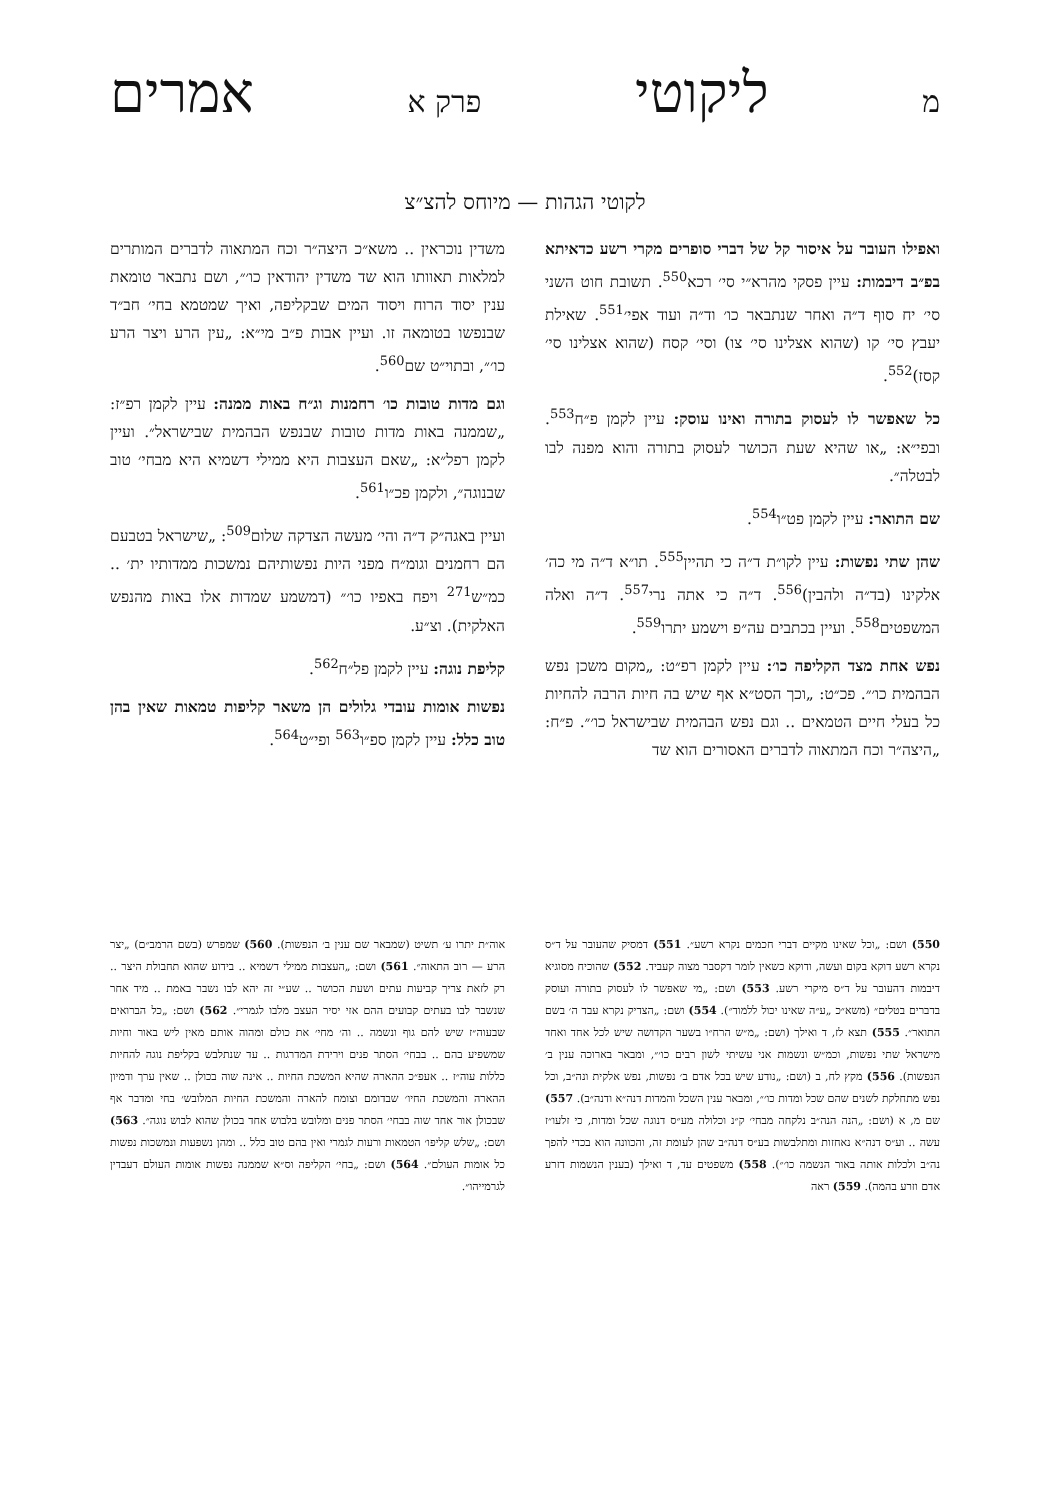מליקוטי פרק א אמרים
לקוטי הגהות — מיוחס להצ״צ
ואפילו העובר על איסור קל של דברי סופרים מקרי רשע כדאיתא בפ״ב דיבמות: עיין פסקי מהרא״י סי׳ רכא<sup>550</sup>. תשובת חוט השני סי׳ יח סוף ד״ה ואחר שנתבאר כו׳ וד״ה ועוד אפי׳<sup>551</sup>. שאילת יעבץ סי׳ קו (שהוא אצלינו סי׳ צו) וסי׳ קסח (שהוא אצלינו סי׳ קסז)<sup>552</sup>.
כל שאפשר לו לעסוק בתורה ואינו עוסק: עיין לקמן פ״ח<sup>553</sup>. ובפי״א: „או שהיא שעת הכושר לעסוק בתורה והוא מפנה לבו לבטלה״.
שם התואר: עיין לקמן פט״ו<sup>554</sup>.
שהן שתי נפשות: עיין לקו״ת ד״ה כי תהיין<sup>555</sup>. תו״א ד״ה מי כה׳ אלקינו (בד״ה ולהבין)<sup>556</sup>. ד״ה כי אתה נרי<sup>557</sup>. ד״ה ואלה המשפטים<sup>558</sup>. ועיין בכתבים עה״פ וישמע יתרו<sup>559</sup>.
נפש אחת מצד הקליפה כו׳: עיין לקמן רפ״ט: „מקום משכן נפש הבהמית כו׳״. פכ״ט: „וכך הסט״א אף שיש בה חיות הרבה להחיות כל בעלי חיים הטמאים .. וגם נפש הבהמית שבישראל כו׳״. פ״ח: „היצה״ר וכח המתאוה לדברים האסורים הוא שד
משדין נוכראין .. משא״כ היצה״ר וכח המתאוה לדברים המותרים למלאות תאוותו הוא שד משדין יהודאין כו׳״, ושם נתבאר טומאת ענין יסוד הרוח ויסוד המים שבקליפה, ואיך שמטמא בחי׳ חב״ד שבנפשו בטומאה זו. ועיין אבות פ״ב מי״א: „עין הרע ויצר הרע כו׳״, ובתוי״ט שם<sup>560</sup>.
וגם מדות טובות כו׳ רחמנות וג״ח באות ממנה: עיין לקמן רפ״ז: „שממנה באות מדות טובות שבנפש הבהמית שבישראל״. ועיין לקמן רפל״א: „שאם העצבות היא ממילי דשמיא היא מבחי׳ טוב שבנוגה״, ולקמן פכ״ו<sup>561</sup>.
ועיין באגה״ק ד״ה והי׳ מעשה הצדקה שלום<sup>509</sup>: „שישראל בטבעם הם רחמנים וגומ״ח מפני היות נפשותיהם נמשכות ממדותיו ית׳ .. כמ״ש<sup>271</sup> ויפח באפיו כו׳״ (דמשמע שמדות אלו באות מהנפש האלקית). וצ״ע.
קליפת נוגה: עיין לקמן פל״ח<sup>562</sup>.
נפשות אומות עובדי גלולים הן משאר קליפות טמאות שאין בהן טוב כלל: עיין לקמן ספ״ו<sup>563</sup> ופי״ט<sup>564</sup>.
550) ושם: „וכל שאינו מקיים דברי חכמים נקרא רשע״. 551) דמסיק שהעובר על ד״ס נקרא רשע דוקא בקום ועשה, ודוקא כשאין לומר דקסבר מצוה קעביד. 552) שהוכיח מסוגיא דיבמות דהעובר על ד״ס מיקרי רשע. 553) ושם: „מי שאפשר לו לעסוק בתורה ועוסק בדברים בטלים״ (משא״כ „ע״ה שאינו יכול ללמוד״). 554) ושם: „הצדיק נקרא עבד ה׳ בשם התואר״. 555) תצא לז, ד ואילך (ושם: „מ״ש הרח״ו בשער הקדושה שיש לכל אחד ואחד מישראל שתי נפשות, וכמ״ש ונשמות אני עשיתי לשון רבים כו׳״, ומבאר בארוכה ענין ב׳ הנפשות). 556) מקץ לח, ב (ושם: „נודע שיש בכל אדם ב׳ נפשות, נפש אלקית ונה״ב, וכל נפש מתחלקת לשנים שהם שכל ומדות כו׳״, ומבאר ענין השכל והמדות דנה״א ודנה״ב). 557) שם מ, א (ושם: „הנה הנה״ב נלקחה מבחי׳ ק״נ וכלולה מע״ס דנוגה שכל ומדות, כי זלעו״ז עשה .. וע״ס דנה״א נאחזות ומתלבשות בע״ס דנה״ב שהן לעומת זה, והכוונה הוא בכדי להפך נה״ב ולכלות אותה באור הנשמה כו׳״). 558) משפטים עד, ד ואילך (בענין הנשמות דזרע אדם וזרע בהמה). 559) ראה
אוה״ת יתרו ע׳ תשיט (שמבאר שם ענין ב׳ הנפשות). 560) שמפרש (בשם הרמב״ם) „יצר הרע — רוב התאוה״. 561) ושם: „העצבות ממילי דשמיא .. בידוע שהוא תחבולת היצר .. רק לזאת צריך קביעות עתים ושעת הכושר .. שע״י זה יהא לבו נשבר באמת .. מיד אחר שנשבר לבו בעתים קבועים ההם אזי יסיר העצב מלבו לגמרי״. 562) ושם: „כל הברואים שבעוה״ז שיש להם גוף ונשמה .. וה׳ מחי׳ את כולם ומהוה אותם מאין ליש באור וחיות שמשפיע בהם .. בבחי׳ הסתר פנים וירידת המדרגות .. עד שנתלבש בקליפת נוגה להחיות כללות עוה״ז .. אעפ״כ ההארה שהיא המשכת החיות .. אינה שוה בכולן .. שאין ערך ודמיון ההארה והמשכת החיו׳ שבדומם וצומח להארה והמשכת החיות המלובש׳ בחי ומדבר אף שבכולן אור אחד שוה בבחי׳ הסתר פנים ומלובש בלבוש אחד בכולן שהוא לבוש נוגה״. 563) ושם: „שלש קליפו׳ הטמאות ורעות לגמרי ואין בהם טוב כלל .. ומהן נשפעות ונמשכות נפשות כל אומות העולם״. 564) ושם: „בחי׳ הקליפה וס״א שממנה נפשות אומות העולם דעבדין לגרמייהו״.